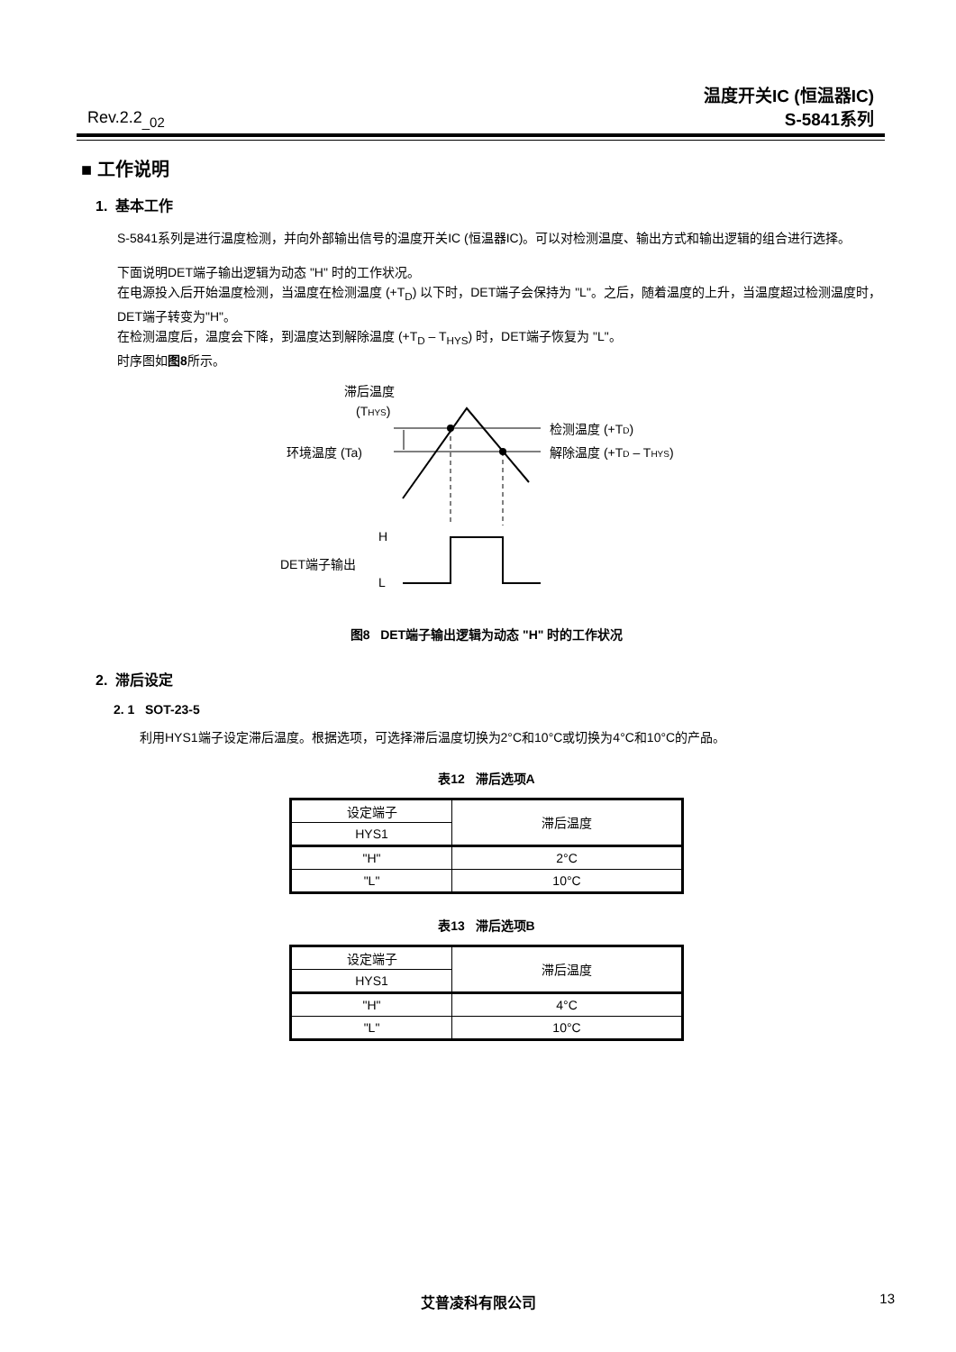Rev.2.2<sub>_02</sub>
温度开关IC (恒温器IC)
S-5841系列
■ 工作说明
1. 基本工作
S-5841系列是进行温度检测，并向外部输出信号的温度开关IC (恒温器IC)。可以对检测温度、输出方式和输出逻辑的组合进行选择。
下面说明DET端子输出逻辑为动态 "H" 时的工作状况。
在电源投入后开始温度检测，当温度在检测温度 (+T<sub>D</sub>) 以下时，DET端子会保持为 "L"。之后，随着温度的上升，当温度超过检测温度时，DET端子转变为"H"。
在检测温度后，温度会下降，到温度达到解除温度 (+T<sub>D</sub> – T<sub>HYS</sub>) 时，DET端子恢复为 "L"。
时序图如图8所示。
滞后温度
(THYS)
检测温度 (+TD)
环境温度 (Ta)
解除温度 (+TD – THYS)
H
DET端子输出
L
图8 DET端子输出逻辑为动态 "H" 时的工作状况
2. 滞后设定
2. 1 SOT-23-5
利用HYS1端子设定滞后温度。根据选项，可选择滞后温度切换为2°C和10°C或切换为4°C和10°C的产品。
表12 滞后选项A
| 设定端子 | 滞后温度 |
| HYS1 | |
| "H" | 2°C |
| "L" | 10°C |
表13 滞后选项B
| 设定端子 | 滞后温度 |
| HYS1 | |
| "H" | 4°C |
| "L" | 10°C |
艾普凌科有限公司 13